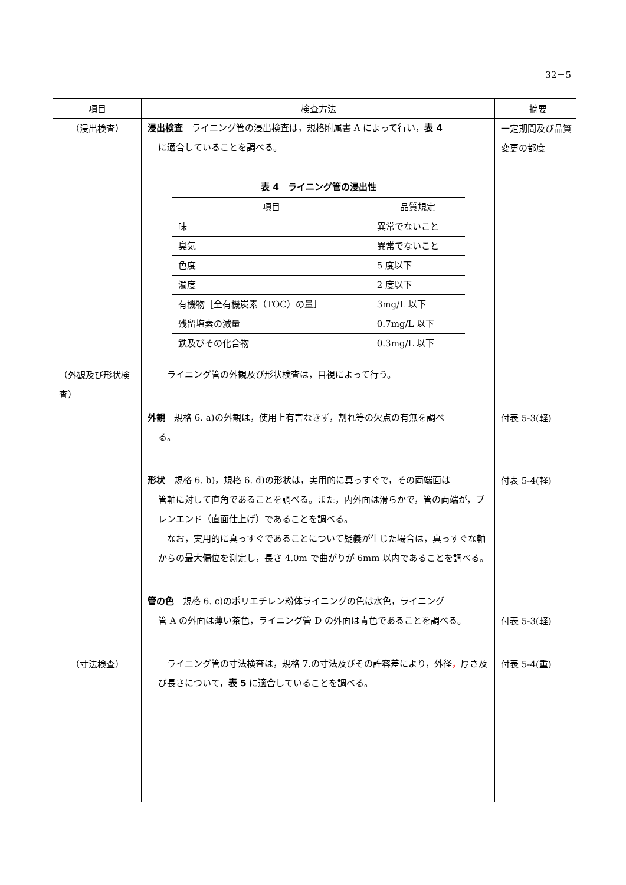32－5
| 項目 | 検査方法 | 摘要 |
| --- | --- | --- |
| （浸出検査） | 浸出検査 ライニング管の浸出検査は，規格附属書 A によって行い， 表 4 に適合していることを調べる。 表 4 ライニング管の浸出性 / 項目 / 品質規定 / / --- / --- / / 味 / 異常でないこと / / 臭気 / 異常でないこと / / 色度 / 5 度以下 / / 濁度 / 2 度以下 / / 有機物［全有機炭素（TOC）の量］ / 3mg/L 以下 / / 残留塩素の減量 / 0.7mg/L 以下 / / 鉄及びその化合物 / 0.3mg/L 以下 / | 一定期間及び品質変更の都度 |
| （外観及び形状検査） | ライニング管の外観及び形状検査は，目視によって行う。 外観 規格 6. a)の外観は，使用上有害なきず，割れ等の欠点の有無を調べ る。 形状 規格 6. b)，規格 6. d)の形状は，実用的に真っすぐで，その両端面は 管軸に対して直角であることを調べる。また，内外面は滑らかで，管の両端が，プレンエンド（直面仕上げ）であることを調べる。 なお，実用的に真っすぐであることについて疑義が生じた場合は，真っすぐな軸からの最大偏位を測定し，長さ 4.0m で曲がりが 6mm 以内であることを調べる。 管の色 規格 6. c)のポリエチレン粉体ライニングの色は水色，ライニング 管 A の外面は薄い茶色，ライニング管 D の外面は青色であることを調べる。 | 付表 5-3(軽) 付表 5-4(軽) 付表 5-3(軽) |
| （寸法検査） | ライニング管の寸法検査は，規格 7.の寸法及びその許容差により，外径 ， 厚さ及び長さについて， 表 5 に適合していることを調べる。 | 付表 5-4(重) |